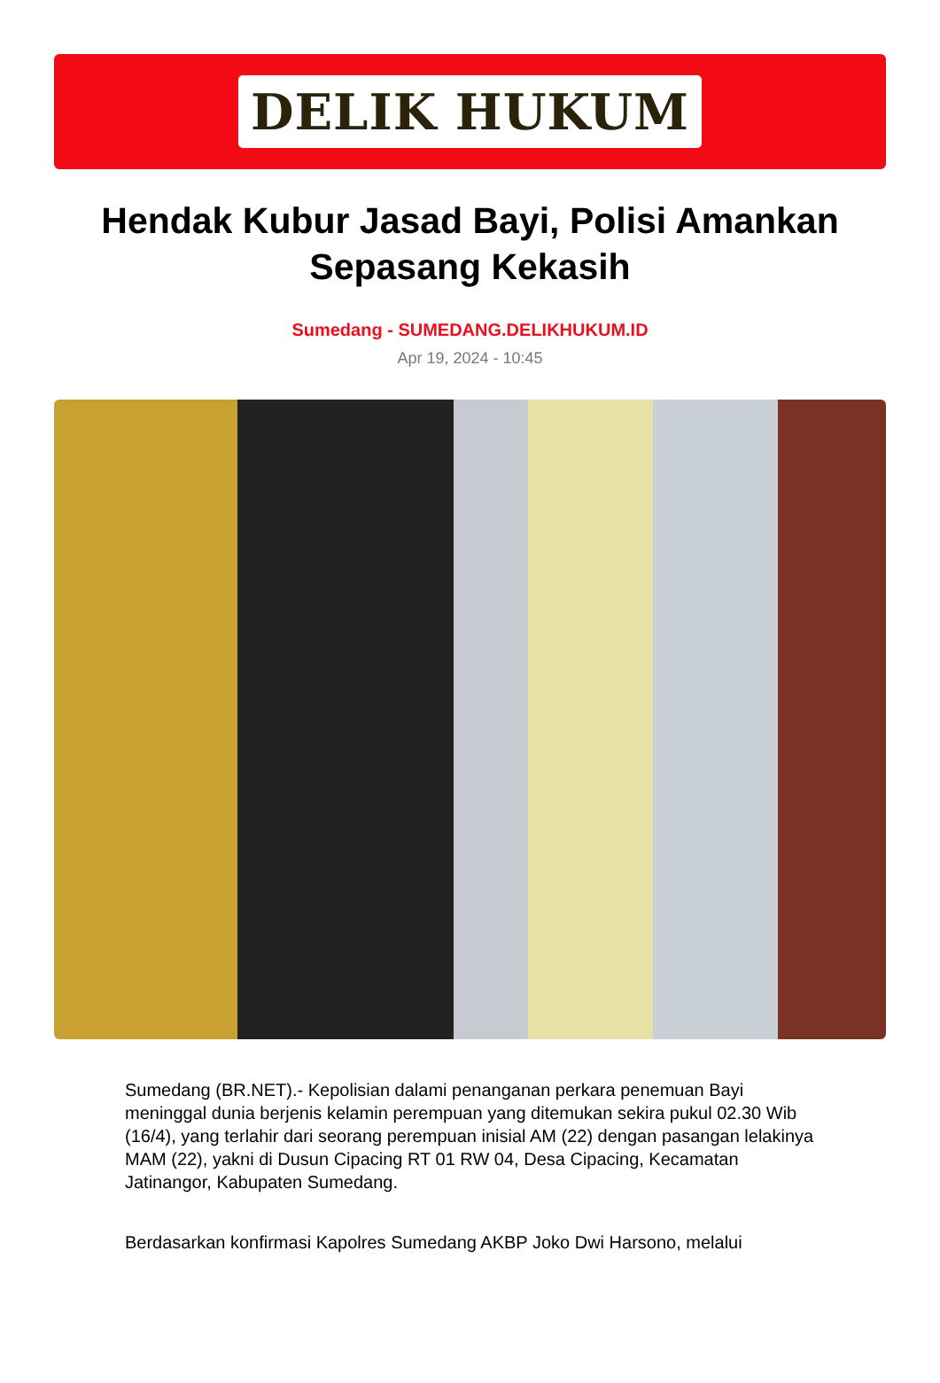DELIK HUKUM
Hendak Kubur Jasad Bayi, Polisi Amankan Sepasang Kekasih
Sumedang - SUMEDANG.DELIKHUKUM.ID
Apr 19, 2024 - 10:45
Sumedang (BR.NET).- Kepolisian dalami penanganan perkara penemuan Bayi meninggal dunia berjenis kelamin perempuan yang ditemukan sekira pukul 02.30 Wib (16/4), yang terlahir dari seorang perempuan inisial AM (22) dengan pasangan lelakinya MAM (22), yakni di Dusun Cipacing RT 01 RW 04, Desa Cipacing, Kecamatan Jatinangor, Kabupaten Sumedang.
Berdasarkan konfirmasi Kapolres Sumedang AKBP Joko Dwi Harsono, melalui